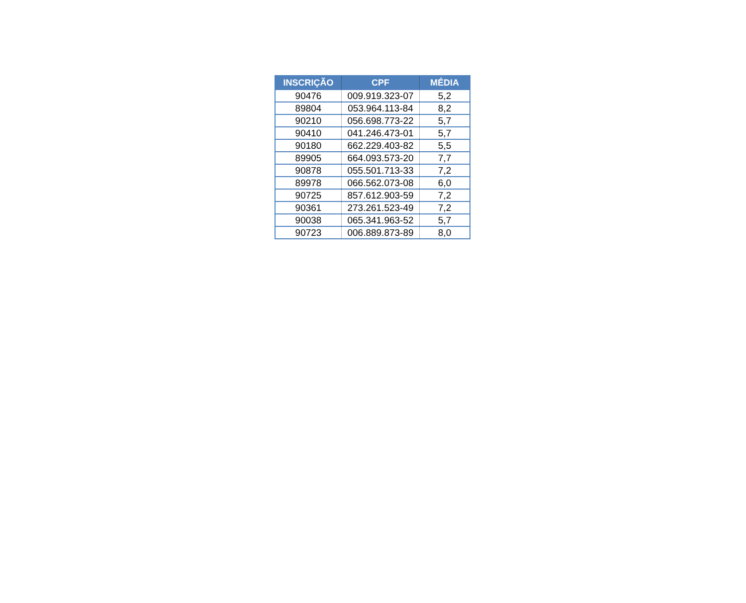| INSCRIÇÃO | CPF | MÉDIA |
| --- | --- | --- |
| 90476 | 009.919.323-07 | 5,2 |
| 89804 | 053.964.113-84 | 8,2 |
| 90210 | 056.698.773-22 | 5,7 |
| 90410 | 041.246.473-01 | 5,7 |
| 90180 | 662.229.403-82 | 5,5 |
| 89905 | 664.093.573-20 | 7,7 |
| 90878 | 055.501.713-33 | 7,2 |
| 89978 | 066.562.073-08 | 6,0 |
| 90725 | 857.612.903-59 | 7,2 |
| 90361 | 273.261.523-49 | 7,2 |
| 90038 | 065.341.963-52 | 5,7 |
| 90723 | 006.889.873-89 | 8,0 |